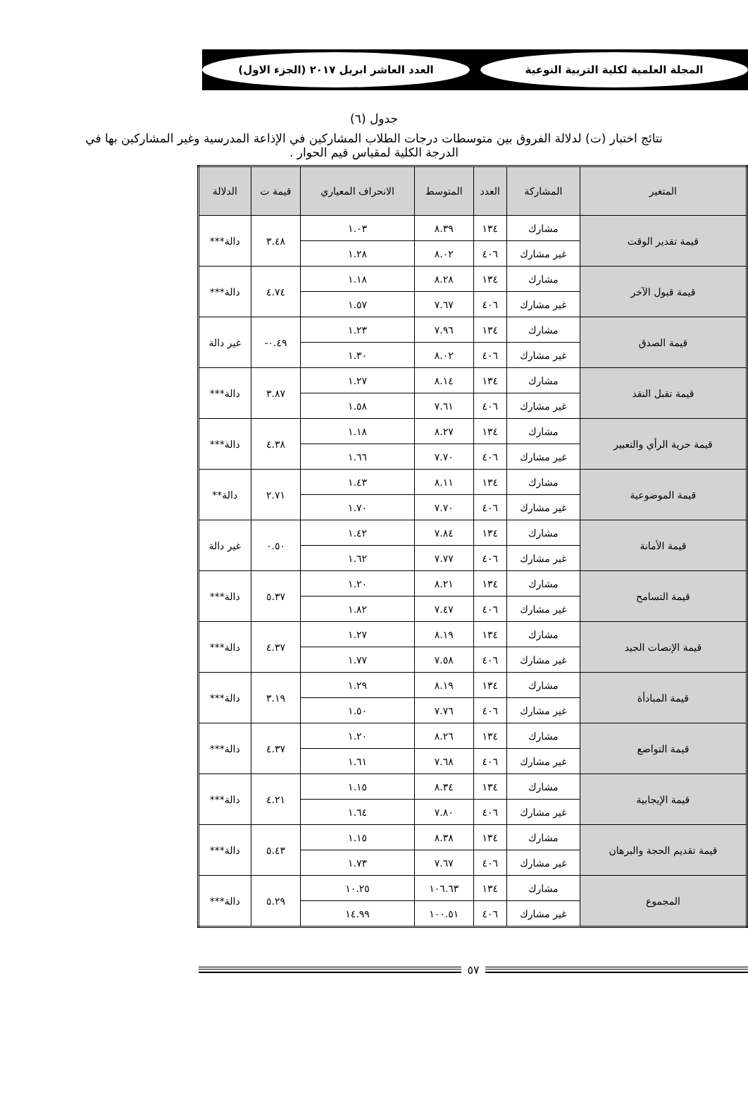المجلة العلمية لكلية التربية النوعية العدد العاشر ابريل ٢٠١٧ (الجزء الاول)
جدول (٦)
نتائج اختبار (ت) لدلالة الفروق بين متوسطات درجات الطلاب المشاركين في الإذاعة المدرسية وغير المشاركين بها في الدرجة الكلية لمقياس قيم الحوار .
| المتغير | المشاركة | العدد | المتوسط | الانحراف المعياري | قيمة ت | الدلالة |
| --- | --- | --- | --- | --- | --- | --- |
| قيمة تقدير الوقت | مشارك | ١٣٤ | ٨.٣٩ | ١.٠٣ | ٣.٤٨ | دالة*** |
| | غير مشارك | ٤٠٦ | ٨.٠٢ | ١.٢٨ | | |
| قيمة قبول الآخر | مشارك | ١٣٤ | ٨.٢٨ | ١.١٨ | ٤.٧٤ | دالة*** |
| | غير مشارك | ٤٠٦ | ٧.٦٧ | ١.٥٧ | | |
| قيمة الصدق | مشارك | ١٣٤ | ٧.٩٦ | ١.٢٣ | ٠.٤٩- | غير دالة |
| | غير مشارك | ٤٠٦ | ٨.٠٢ | ١.٣٠ | | |
| قيمة تقبل النقد | مشارك | ١٣٤ | ٨.١٤ | ١.٢٧ | ٣.٨٧ | دالة*** |
| | غير مشارك | ٤٠٦ | ٧.٦١ | ١.٥٨ | | |
| قيمة حرية الرأي والتعبير | مشارك | ١٣٤ | ٨.٢٧ | ١.١٨ | ٤.٣٨ | دالة*** |
| | غير مشارك | ٤٠٦ | ٧.٧٠ | ١.٦٦ | | |
| قيمة الموضوعية | مشارك | ١٣٤ | ٨.١١ | ١.٤٣ | ٢.٧١ | دالة** |
| | غير مشارك | ٤٠٦ | ٧.٧٠ | ١.٧٠ | | |
| قيمة الأمانة | مشارك | ١٣٤ | ٧.٨٤ | ١.٤٢ | ٠.٥٠ | غير دالة |
| | غير مشارك | ٤٠٦ | ٧.٧٧ | ١.٦٢ | | |
| قيمة التسامح | مشارك | ١٣٤ | ٨.٢١ | ١.٢٠ | ٥.٣٧ | دالة*** |
| | غير مشارك | ٤٠٦ | ٧.٤٧ | ١.٨٢ | | |
| قيمة الإنصات الجيد | مشارك | ١٣٤ | ٨.١٩ | ١.٢٧ | ٤.٣٧ | دالة*** |
| | غير مشارك | ٤٠٦ | ٧.٥٨ | ١.٧٧ | | |
| قيمة المبادأة | مشارك | ١٣٤ | ٨.١٩ | ١.٢٩ | ٣.١٩ | دالة*** |
| | غير مشارك | ٤٠٦ | ٧.٧٦ | ١.٥٠ | | |
| قيمة التواضع | مشارك | ١٣٤ | ٨.٢٦ | ١.٢٠ | ٤.٣٧ | دالة*** |
| | غير مشارك | ٤٠٦ | ٧.٦٨ | ١.٦١ | | |
| قيمة الإيجابية | مشارك | ١٣٤ | ٨.٣٤ | ١.١٥ | ٤.٢١ | دالة*** |
| | غير مشارك | ٤٠٦ | ٧.٨٠ | ١.٦٤ | | |
| قيمة تقديم الحجة والبرهان | مشارك | ١٣٤ | ٨.٣٨ | ١.١٥ | ٥.٤٣ | دالة*** |
| | غير مشارك | ٤٠٦ | ٧.٦٧ | ١.٧٣ | | |
| المجموع | مشارك | ١٣٤ | ١٠٦.٦٣ | ١٠.٢٥ | ٥.٢٩ | دالة*** |
| | غير مشارك | ٤٠٦ | ١٠٠.٥١ | ١٤.٩٩ | | |
٥٧